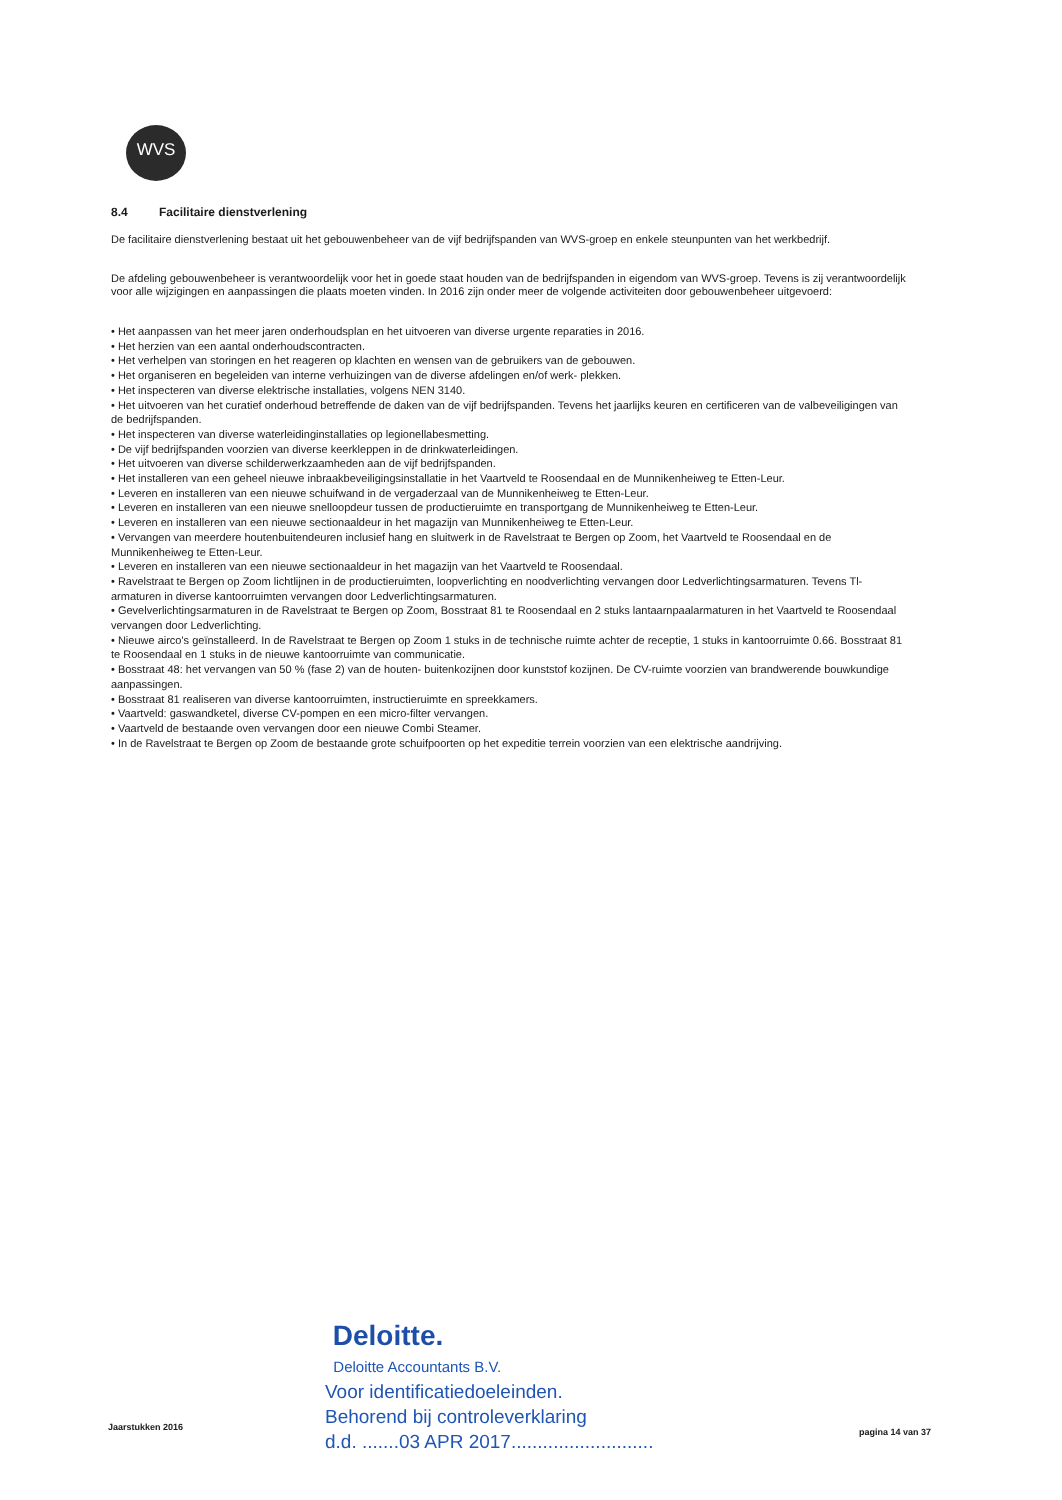WVS
8.4 Facilitaire dienstverlening
De facilitaire dienstverlening bestaat uit het gebouwenbeheer van de vijf bedrijfspanden van WVS-groep en enkele steunpunten van het werkbedrijf.
De afdeling gebouwenbeheer is verantwoordelijk voor het in goede staat houden van de bedrijfspanden in eigendom van WVS-groep. Tevens is zij verantwoordelijk voor alle wijzigingen en aanpassingen die plaats moeten vinden. In 2016 zijn onder meer de volgende activiteiten door gebouwenbeheer uitgevoerd:
• Het aanpassen van het meer jaren onderhoudsplan en het uitvoeren van diverse urgente reparaties in 2016.
• Het herzien van een aantal onderhoudscontracten.
• Het verhelpen van storingen en het reageren op klachten en wensen van de gebruikers van de gebouwen.
• Het organiseren en begeleiden van interne verhuizingen van de diverse afdelingen en/of werk- plekken.
• Het inspecteren van diverse elektrische installaties, volgens NEN 3140.
• Het uitvoeren van het curatief onderhoud betreffende de daken van de vijf bedrijfspanden. Tevens het jaarlijks keuren en certificeren van de valbeveiligingen van de bedrijfspanden.
• Het inspecteren van diverse waterleidinginstallaties op legionellabesmetting.
• De vijf bedrijfspanden voorzien van diverse keerkleppen in de drinkwaterleidingen.
• Het uitvoeren van diverse schilderwerkzaamheden aan de vijf bedrijfspanden.
• Het installeren van een geheel nieuwe inbraakbeveiligingsinstallatie in het Vaartveld te Roosendaal en de Munnikenheiweg te Etten-Leur.
• Leveren en installeren van een nieuwe schuifwand in de vergaderzaal van de Munnikenheiweg te Etten-Leur.
• Leveren en installeren van een nieuwe snelloopdeur tussen de productieruimte en transportgang de Munnikenheiweg te Etten-Leur.
• Leveren en installeren van een nieuwe sectionaaldeur in het magazijn van Munnikenheiweg te Etten-Leur.
• Vervangen van meerdere houtenbuitendeuren inclusief hang en sluitwerk in de Ravelstraat te Bergen op Zoom, het Vaartveld te Roosendaal en de Munnikenheiweg te Etten-Leur.
• Leveren en installeren van een nieuwe sectionaaldeur in het magazijn van het Vaartveld te Roosendaal.
• Ravelstraat te Bergen op Zoom lichtlijnen in de productieruimten, loopverlichting en noodverlichting vervangen door Ledverlichtingsarmaturen. Tevens Tl-armaturen in diverse kantoorruimten vervangen door Ledverlichtingsarmaturen.
• Gevelverlichtingsarmaturen in de Ravelstraat te Bergen op Zoom, Bosstraat 81 te Roosendaal en 2 stuks lantaarnpaalarmaturen in het Vaartveld te Roosendaal vervangen door Ledverlichting.
• Nieuwe airco's geïnstalleerd. In de Ravelstraat te Bergen op Zoom 1 stuks in de technische ruimte achter de receptie, 1 stuks in kantoorruimte 0.66. Bosstraat 81 te Roosendaal en 1 stuks in de nieuwe kantoorruimte van communicatie.
• Bosstraat 48: het vervangen van 50 % (fase 2) van de houten- buitenkozijnen door kunststof kozijnen. De CV-ruimte voorzien van brandwerende bouwkundige aanpassingen.
• Bosstraat 81 realiseren van diverse kantoorruimten, instructieruimte en spreekkamers.
• Vaartveld: gaswandketel, diverse CV-pompen en een micro-filter vervangen.
• Vaartveld de bestaande oven vervangen door een nieuwe Combi Steamer.
• In de Ravelstraat te Bergen op Zoom de bestaande grote schuifpoorten op het expeditie terrein voorzien van een elektrische aandrijving.
Deloitte.
Deloitte Accountants B.V.
Voor identificatiedoeleinden.
Behorend bij controleverklaring
d.d. .......03 APR 2017...........................
Jaarstukken 2016 pagina 14 van 37